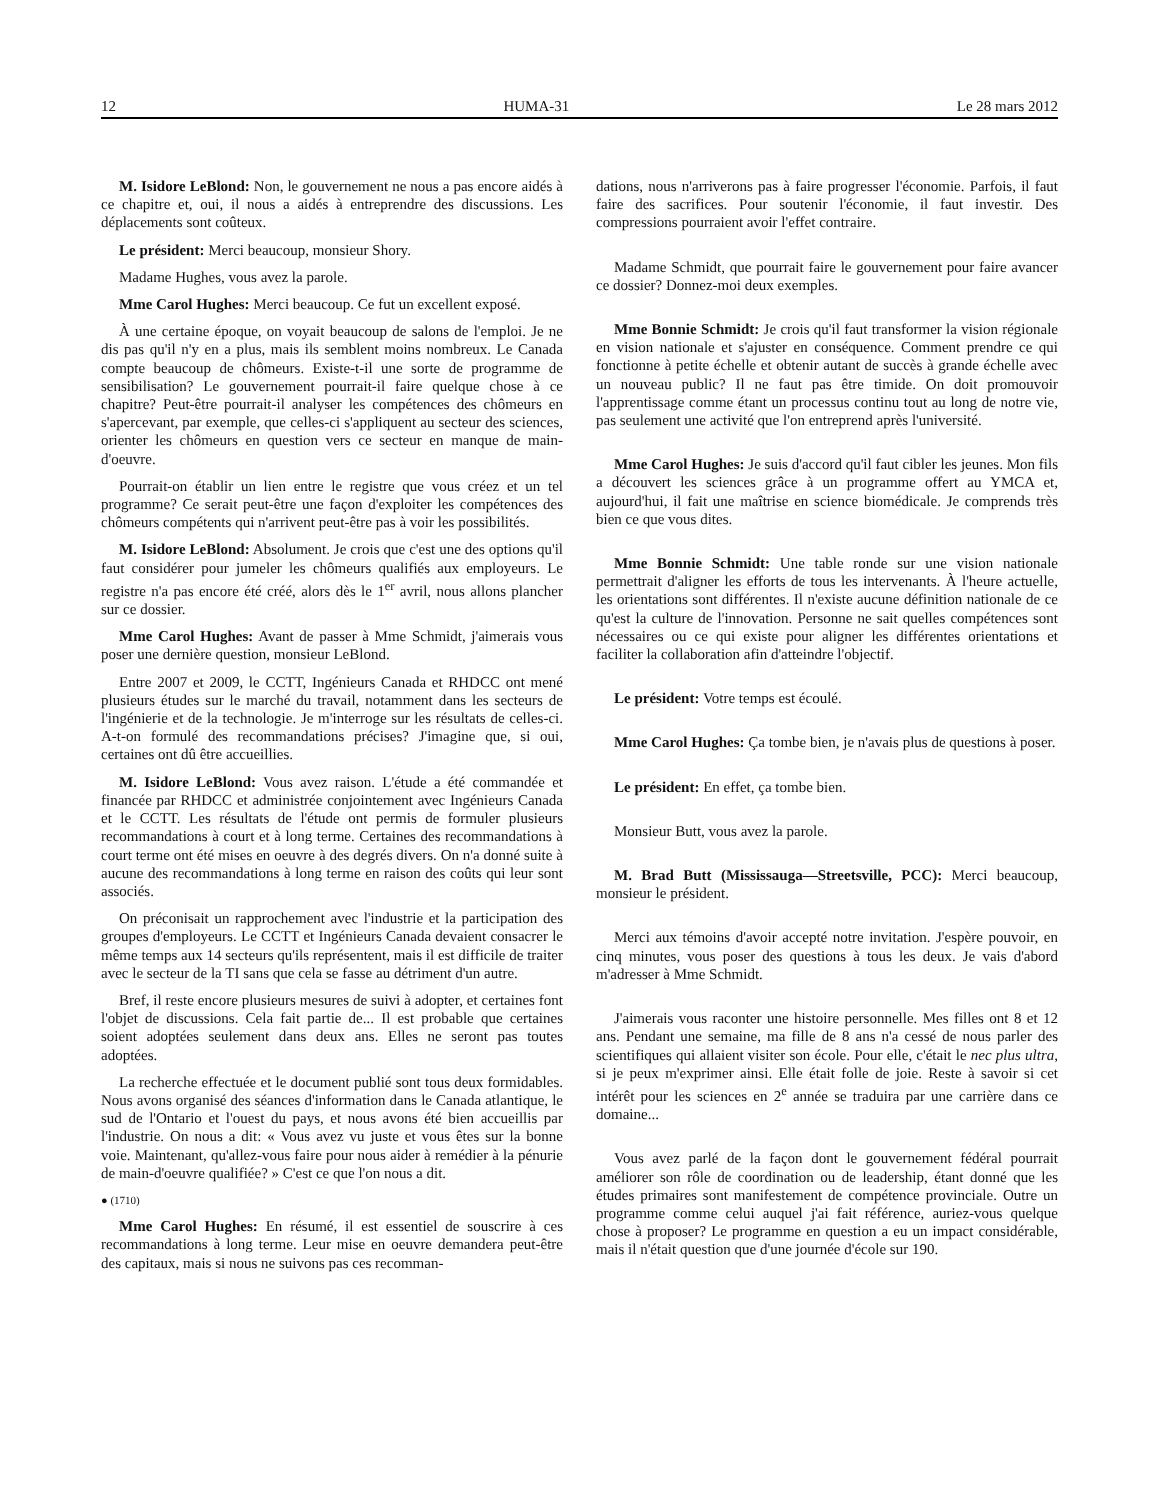12 HUMA-31 Le 28 mars 2012
M. Isidore LeBlond: Non, le gouvernement ne nous a pas encore aidés à ce chapitre et, oui, il nous a aidés à entreprendre des discussions. Les déplacements sont coûteux.
Le président: Merci beaucoup, monsieur Shory.
Madame Hughes, vous avez la parole.
Mme Carol Hughes: Merci beaucoup. Ce fut un excellent exposé.
À une certaine époque, on voyait beaucoup de salons de l'emploi. Je ne dis pas qu'il n'y en a plus, mais ils semblent moins nombreux. Le Canada compte beaucoup de chômeurs. Existe-t-il une sorte de programme de sensibilisation? Le gouvernement pourrait-il faire quelque chose à ce chapitre? Peut-être pourrait-il analyser les compétences des chômeurs en s'apercevant, par exemple, que celles-ci s'appliquent au secteur des sciences, orienter les chômeurs en question vers ce secteur en manque de main-d'oeuvre.
Pourrait-on établir un lien entre le registre que vous créez et un tel programme? Ce serait peut-être une façon d'exploiter les compétences des chômeurs compétents qui n'arrivent peut-être pas à voir les possibilités.
M. Isidore LeBlond: Absolument. Je crois que c'est une des options qu'il faut considérer pour jumeler les chômeurs qualifiés aux employeurs. Le registre n'a pas encore été créé, alors dès le 1<sup>er</sup> avril, nous allons plancher sur ce dossier.
Mme Carol Hughes: Avant de passer à Mme Schmidt, j'aimerais vous poser une dernière question, monsieur LeBlond.
Entre 2007 et 2009, le CCTT, Ingénieurs Canada et RHDCC ont mené plusieurs études sur le marché du travail, notamment dans les secteurs de l'ingénierie et de la technologie. Je m'interroge sur les résultats de celles-ci. A-t-on formulé des recommandations précises? J'imagine que, si oui, certaines ont dû être accueillies.
M. Isidore LeBlond: Vous avez raison. L'étude a été commandée et financée par RHDCC et administrée conjointement avec Ingénieurs Canada et le CCTT. Les résultats de l'étude ont permis de formuler plusieurs recommandations à court et à long terme. Certaines des recommandations à court terme ont été mises en oeuvre à des degrés divers. On n'a donné suite à aucune des recommandations à long terme en raison des coûts qui leur sont associés.
On préconisait un rapprochement avec l'industrie et la participation des groupes d'employeurs. Le CCTT et Ingénieurs Canada devaient consacrer le même temps aux 14 secteurs qu'ils représentent, mais il est difficile de traiter avec le secteur de la TI sans que cela se fasse au détriment d'un autre.
Bref, il reste encore plusieurs mesures de suivi à adopter, et certaines font l'objet de discussions. Cela fait partie de... Il est probable que certaines soient adoptées seulement dans deux ans. Elles ne seront pas toutes adoptées.
La recherche effectuée et le document publié sont tous deux formidables. Nous avons organisé des séances d'information dans le Canada atlantique, le sud de l'Ontario et l'ouest du pays, et nous avons été bien accueillis par l'industrie. On nous a dit: « Vous avez vu juste et vous êtes sur la bonne voie. Maintenant, qu'allez-vous faire pour nous aider à remédier à la pénurie de main-d'oeuvre qualifiée? » C'est ce que l'on nous a dit.
● (1710)
Mme Carol Hughes: En résumé, il est essentiel de souscrire à ces recommandations à long terme. Leur mise en oeuvre demandera peut-être des capitaux, mais si nous ne suivons pas ces recomman-
dations, nous n'arriverons pas à faire progresser l'économie. Parfois, il faut faire des sacrifices. Pour soutenir l'économie, il faut investir. Des compressions pourraient avoir l'effet contraire.
Madame Schmidt, que pourrait faire le gouvernement pour faire avancer ce dossier? Donnez-moi deux exemples.
Mme Bonnie Schmidt: Je crois qu'il faut transformer la vision régionale en vision nationale et s'ajuster en conséquence. Comment prendre ce qui fonctionne à petite échelle et obtenir autant de succès à grande échelle avec un nouveau public? Il ne faut pas être timide. On doit promouvoir l'apprentissage comme étant un processus continu tout au long de notre vie, pas seulement une activité que l'on entreprend après l'université.
Mme Carol Hughes: Je suis d'accord qu'il faut cibler les jeunes. Mon fils a découvert les sciences grâce à un programme offert au YMCA et, aujourd'hui, il fait une maîtrise en science biomédicale. Je comprends très bien ce que vous dites.
Mme Bonnie Schmidt: Une table ronde sur une vision nationale permettrait d'aligner les efforts de tous les intervenants. À l'heure actuelle, les orientations sont différentes. Il n'existe aucune définition nationale de ce qu'est la culture de l'innovation. Personne ne sait quelles compétences sont nécessaires ou ce qui existe pour aligner les différentes orientations et faciliter la collaboration afin d'atteindre l'objectif.
Le président: Votre temps est écoulé.
Mme Carol Hughes: Ça tombe bien, je n'avais plus de questions à poser.
Le président: En effet, ça tombe bien.
Monsieur Butt, vous avez la parole.
M. Brad Butt (Mississauga—Streetsville, PCC): Merci beaucoup, monsieur le président.
Merci aux témoins d'avoir accepté notre invitation. J'espère pouvoir, en cinq minutes, vous poser des questions à tous les deux. Je vais d'abord m'adresser à Mme Schmidt.
J'aimerais vous raconter une histoire personnelle. Mes filles ont 8 et 12 ans. Pendant une semaine, ma fille de 8 ans n'a cessé de nous parler des scientifiques qui allaient visiter son école. Pour elle, c'était le nec plus ultra, si je peux m'exprimer ainsi. Elle était folle de joie. Reste à savoir si cet intérêt pour les sciences en 2<sup>e</sup> année se traduira par une carrière dans ce domaine...
Vous avez parlé de la façon dont le gouvernement fédéral pourrait améliorer son rôle de coordination ou de leadership, étant donné que les études primaires sont manifestement de compétence provinciale. Outre un programme comme celui auquel j'ai fait référence, auriez-vous quelque chose à proposer? Le programme en question a eu un impact considérable, mais il n'était question que d'une journée d'école sur 190.